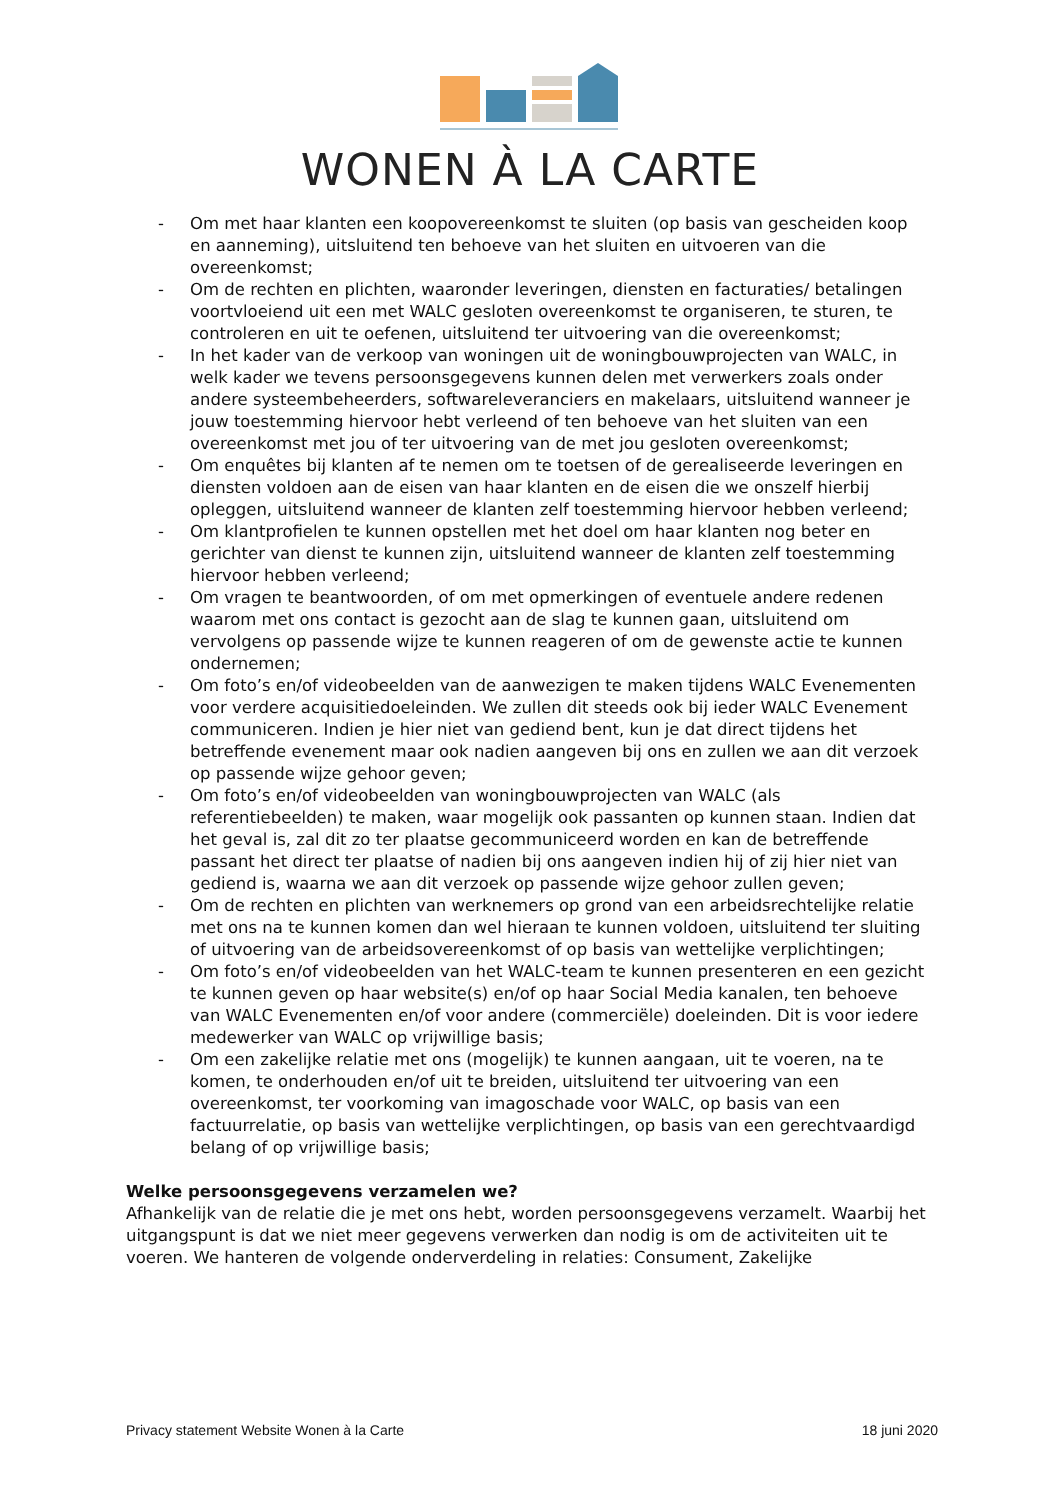WONEN À LA CARTE
- Om met haar klanten een koopovereenkomst te sluiten (op basis van gescheiden koop en aanneming), uitsluitend ten behoeve van het sluiten en uitvoeren van die overeenkomst;
- Om de rechten en plichten, waaronder leveringen, diensten en facturaties/ betalingen voortvloeiend uit een met WALC gesloten overeenkomst te organiseren, te sturen, te controleren en uit te oefenen, uitsluitend ter uitvoering van die overeenkomst;
- In het kader van de verkoop van woningen uit de woningbouwprojecten van WALC, in welk kader we tevens persoonsgegevens kunnen delen met verwerkers zoals onder andere systeembeheerders, softwareleveranciers en makelaars, uitsluitend wanneer je jouw toestemming hiervoor hebt verleend of ten behoeve van het sluiten van een overeenkomst met jou of ter uitvoering van de met jou gesloten overeenkomst;
- Om enquêtes bij klanten af te nemen om te toetsen of de gerealiseerde leveringen en diensten voldoen aan de eisen van haar klanten en de eisen die we onszelf hierbij opleggen, uitsluitend wanneer de klanten zelf toestemming hiervoor hebben verleend;
- Om klantprofielen te kunnen opstellen met het doel om haar klanten nog beter en gerichter van dienst te kunnen zijn, uitsluitend wanneer de klanten zelf toestemming hiervoor hebben verleend;
- Om vragen te beantwoorden, of om met opmerkingen of eventuele andere redenen waarom met ons contact is gezocht aan de slag te kunnen gaan, uitsluitend om vervolgens op passende wijze te kunnen reageren of om de gewenste actie te kunnen ondernemen;
- Om foto’s en/of videobeelden van de aanwezigen te maken tijdens WALC Evenementen voor verdere acquisitiedoeleinden. We zullen dit steeds ook bij ieder WALC Evenement communiceren. Indien je hier niet van gediend bent, kun je dat direct tijdens het betreffende evenement maar ook nadien aangeven bij ons en zullen we aan dit verzoek op passende wijze gehoor geven;
- Om foto’s en/of videobeelden van woningbouwprojecten van WALC (als referentiebeelden) te maken, waar mogelijk ook passanten op kunnen staan. Indien dat het geval is, zal dit zo ter plaatse gecommuniceerd worden en kan de betreffende passant het direct ter plaatse of nadien bij ons aangeven indien hij of zij hier niet van gediend is, waarna we aan dit verzoek op passende wijze gehoor zullen geven;
- Om de rechten en plichten van werknemers op grond van een arbeidsrechtelijke relatie met ons na te kunnen komen dan wel hieraan te kunnen voldoen, uitsluitend ter sluiting of uitvoering van de arbeidsovereenkomst of op basis van wettelijke verplichtingen;
- Om foto’s en/of videobeelden van het WALC-team te kunnen presenteren en een gezicht te kunnen geven op haar website(s) en/of op haar Social Media kanalen, ten behoeve van WALC Evenementen en/of voor andere (commerciële) doeleinden. Dit is voor iedere medewerker van WALC op vrijwillige basis;
- Om een zakelijke relatie met ons (mogelijk) te kunnen aangaan, uit te voeren, na te komen, te onderhouden en/of uit te breiden, uitsluitend ter uitvoering van een overeenkomst, ter voorkoming van imagoschade voor WALC, op basis van een factuurrelatie, op basis van wettelijke verplichtingen, op basis van een gerechtvaardigd belang of op vrijwillige basis;
Welke persoonsgegevens verzamelen we?
Afhankelijk van de relatie die je met ons hebt, worden persoonsgegevens verzamelt. Waarbij het uitgangspunt is dat we niet meer gegevens verwerken dan nodig is om de activiteiten uit te voeren. We hanteren de volgende onderverdeling in relaties: Consument, Zakelijke
Privacy statement Website Wonen à la Carte 18 juni 2020